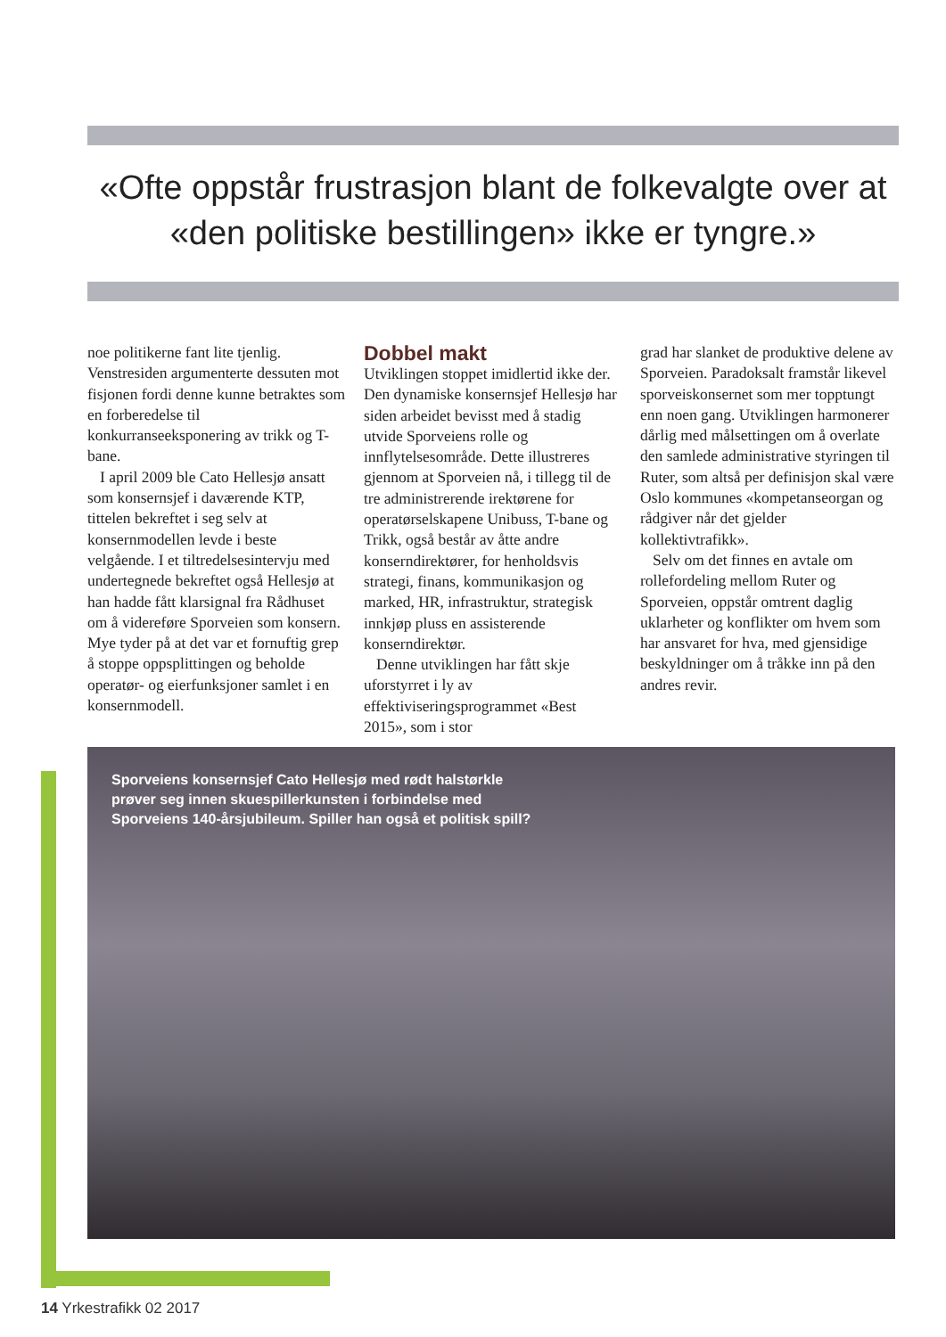«Ofte oppstår frustrasjon blant de folkevalgte over at «den politiske bestillingen» ikke er tyngre.»
noe politikerne fant lite tjenlig. Venstresiden argumenterte dessuten mot fisjonen fordi denne kunne betraktes som en forberedelse til konkurranseeksponering av trikk og T-bane.
I april 2009 ble Cato Hellesjø ansatt som konsernsjef i daværende KTP, tittelen bekreftet i seg selv at konsernmodellen levde i beste velgående. I et tiltredelsesintervju med undertegnede bekreftet også Hellesjø at han hadde fått klarsignal fra Rådhuset om å videreføre Sporveien som konsern. Mye tyder på at det var et fornuftig grep å stoppe oppsplittingen og beholde operatør- og eierfunksjoner samlet i en konsernmodell.
Dobbel makt
Utviklingen stoppet imidlertid ikke der. Den dynamiske konsernsjef Hellesjø har siden arbeidet bevisst med å stadig utvide Sporveiens rolle og innflytelsesområde. Dette illustreres gjennom at Sporveien nå, i tillegg til de tre administrerende irektørene for operatørselskapene Unibuss, T-bane og Trikk, også består av åtte andre konserndirektører, for henholdsvis strategi, finans, kommunikasjon og marked, HR, infrastruktur, strategisk innkjøp pluss en assisterende konserndirektør.
Denne utviklingen har fått skje uforstyrret i ly av effektiviseringsprogrammet «Best 2015», som i stor
grad har slanket de produktive delene av Sporveien. Paradoksalt framstår likevel sporveiskonsernet som mer topptungt enn noen gang. Utviklingen harmonerer dårlig med målsettingen om å overlate den samlede administrative styringen til Ruter, som altså per definisjon skal være Oslo kommunes «kompetanseorgan og rådgiver når det gjelder kollektivtrafikk».
Selv om det finnes en avtale om rollefordeling mellom Ruter og Sporveien, oppstår omtrent daglig uklarheter og konflikter om hvem som har ansvaret for hva, med gjensidige beskyldninger om å tråkke inn på den andres revir.
Sporveiens konsernsjef Cato Hellesjø med rødt halstørkle
prøver seg innen skuespillerkunsten i forbindelse med
Sporveiens 140-årsjubileum. Spiller han også et politisk spill?
14 Yrkestrafikk 02 2017